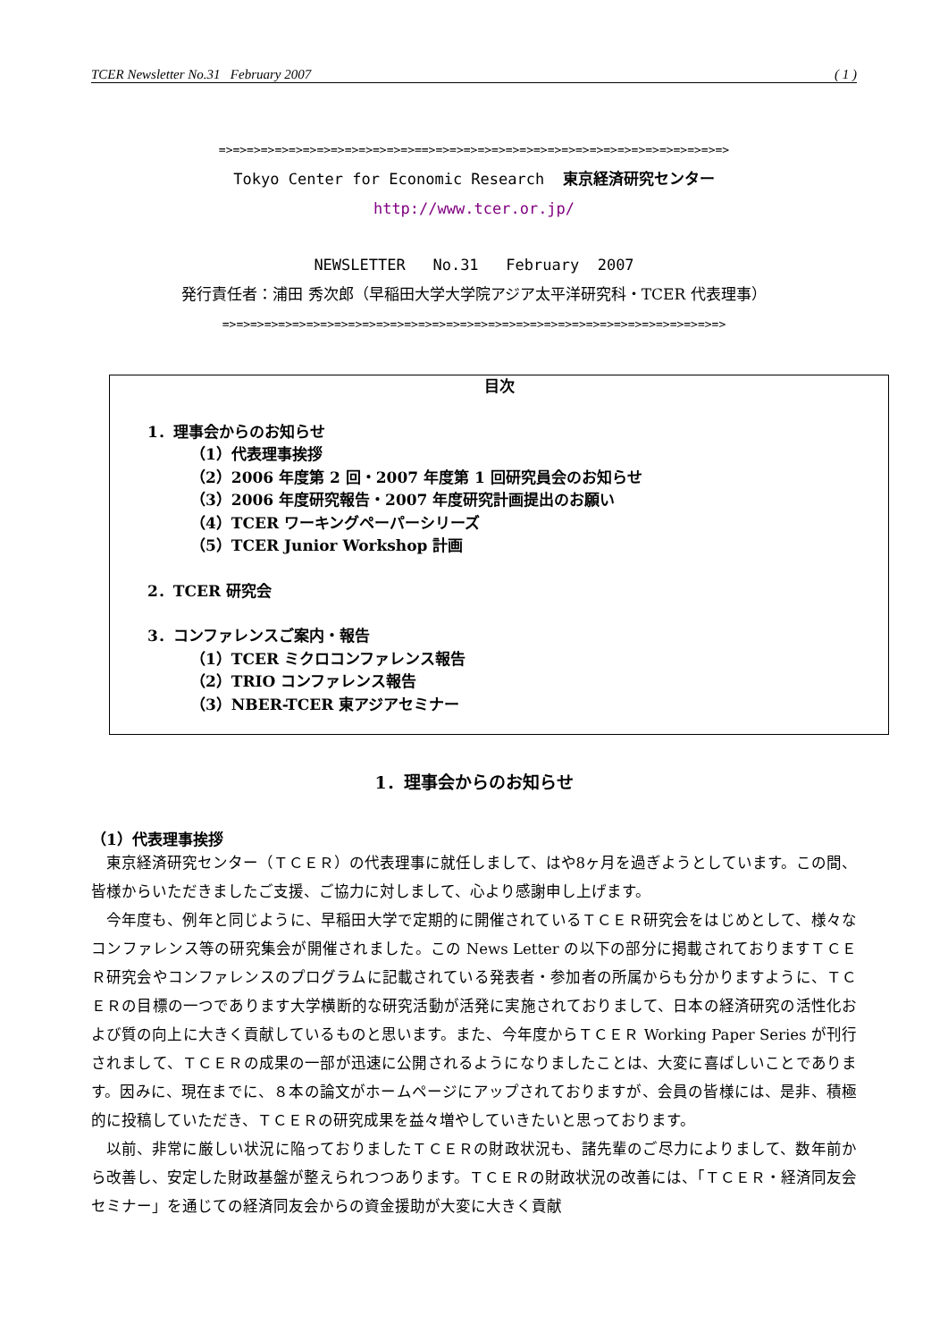TCER Newsletter No.31 February 2007 ( 1 )
=>=>=>=>=>=>=>=>=>=>=>=>=>=>==>=>=>=>=>=>=>=>=>=>=>=>=>=>=>=>=>=>=>=>=>=>
Tokyo Center for Economic Research 東京経済研究センター
http://www.tcer.or.jp/
NEWSLETTER No.31 February 2007
発行責任者：浦田 秀次郎（早稲田大学大学院アジア太平洋研究科・TCER 代表理事）
=>=>=>=>=>=>=>=>=>=>=>=>=>=>=>=>=>=>=>=>=>=>=>=>=>=>=>=>=>=>=>=>=>=>=>=>
目次
1．理事会からのお知らせ
（1）代表理事挨拶
（2）2006 年度第 2 回・2007 年度第 1 回研究員会のお知らせ
（3）2006 年度研究報告・2007 年度研究計画提出のお願い
（4）TCER ワーキングペーパーシリーズ
（5）TCER Junior Workshop 計画
2．TCER 研究会
3．コンファレンスご案内・報告
（1）TCER ミクロコンファレンス報告
（2）TRIO コンファレンス報告
（3）NBER-TCER 東アジアセミナー
1．理事会からのお知らせ
（1）代表理事挨拶
東京経済研究センター（ＴＣＥＲ）の代表理事に就任しまして、はや8ヶ月を過ぎようとしています。この間、皆様からいただきましたご支援、ご協力に対しまして、心より感謝申し上げます。
今年度も、例年と同じように、早稲田大学で定期的に開催されているＴＣＥＲ研究会をはじめとして、様々なコンファレンス等の研究集会が開催されました。この News Letter の以下の部分に掲載されておりますＴＣＥＲ研究会やコンファレンスのプログラムに記載されている発表者・参加者の所属からも分かりますように、ＴＣＥＲの目標の一つであります大学横断的な研究活動が活発に実施されておりまして、日本の経済研究の活性化および質の向上に大きく貢献しているものと思います。また、今年度からＴＣＥＲ Working Paper Series が刊行されまして、ＴＣＥＲの成果の一部が迅速に公開されるようになりましたことは、大変に喜ばしいことであります。因みに、現在までに、８本の論文がホームページにアップされておりますが、会員の皆様には、是非、積極的に投稿していただき、ＴＣＥＲの研究成果を益々増やしていきたいと思っております。
以前、非常に厳しい状況に陥っておりましたＴＣＥＲの財政状況も、諸先輩のご尽力によりまして、数年前から改善し、安定した財政基盤が整えられつつあります。ＴＣＥＲの財政状況の改善には、「ＴＣＥＲ・経済同友会セミナー」を通じての経済同友会からの資金援助が大変に大きく貢献